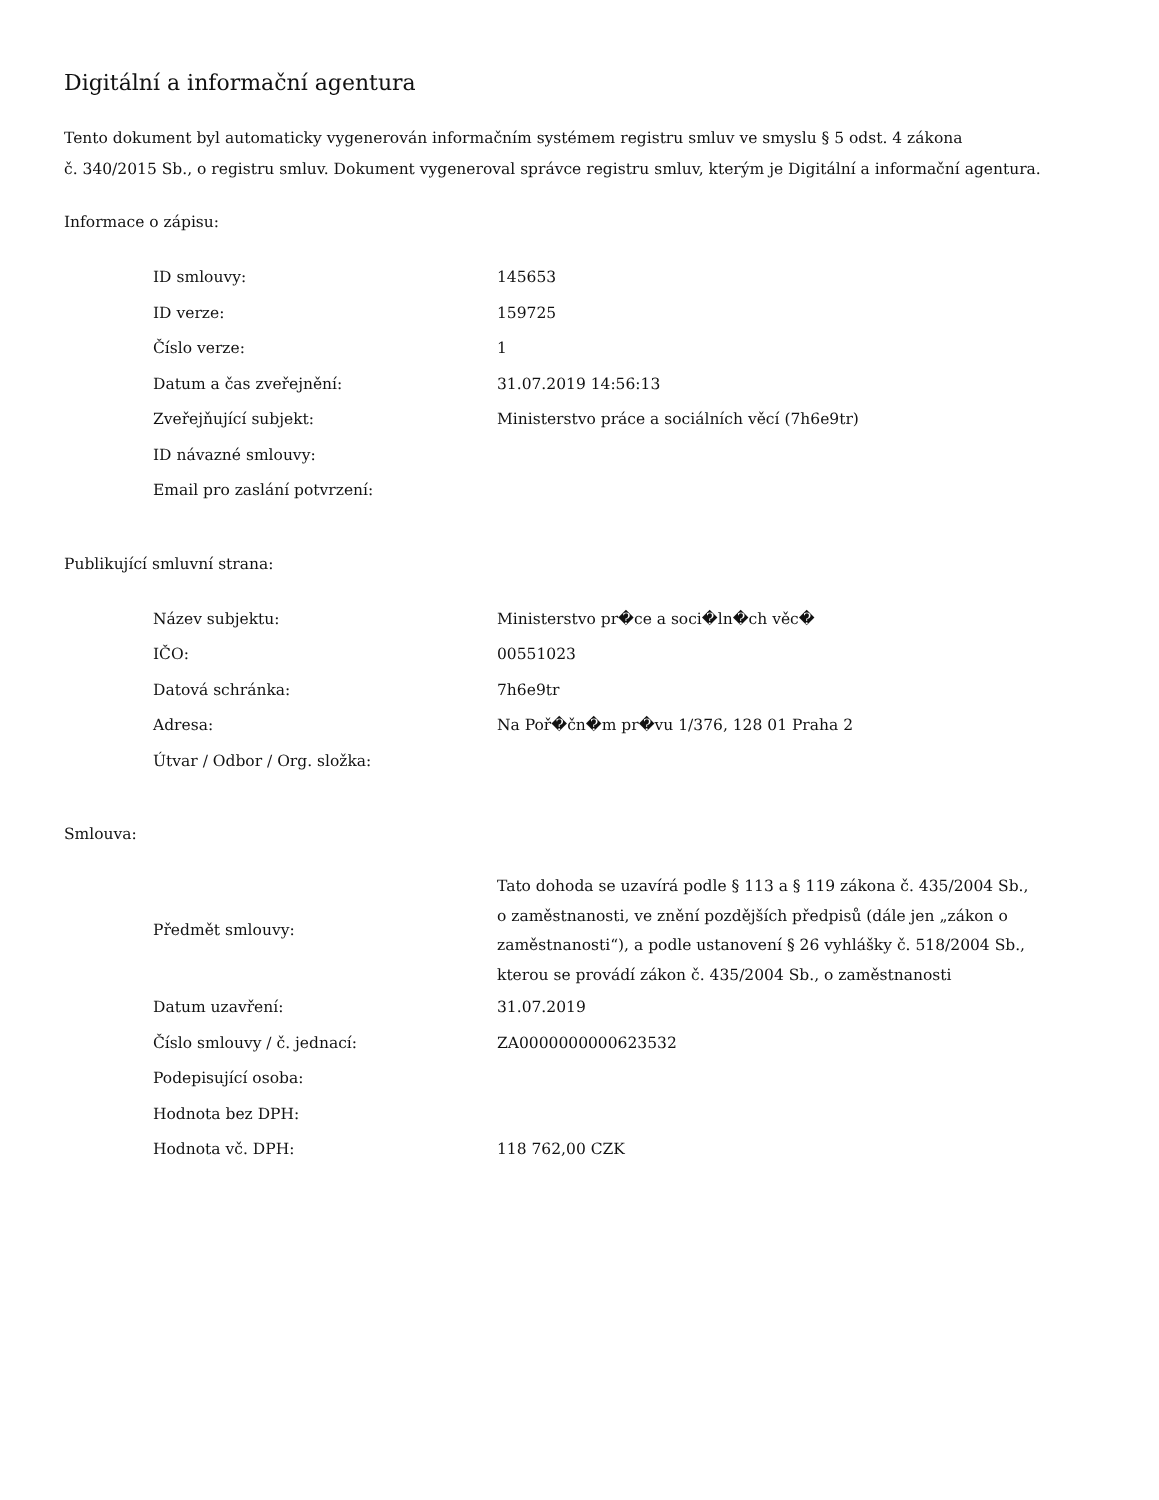Digitální a informační agentura
Tento dokument byl automaticky vygenerován informačním systémem registru smluv ve smyslu § 5 odst. 4 zákona
č. 340/2015 Sb., o registru smluv. Dokument vygeneroval správce registru smluv, kterým je Digitální a informační agentura.
Informace o zápisu:
| ID smlouvy: | 145653 |
| ID verze: | 159725 |
| Číslo verze: | 1 |
| Datum a čas zveřejnění: | 31.07.2019 14:56:13 |
| Zveřejňující subjekt: | Ministerstvo práce a sociálních věcí (7h6e9tr) |
| ID návazné smlouvy: | |
| Email pro zaslání potvrzení: | |
Publikující smluvní strana:
| Název subjektu: | Ministerstvo pr�ce a soci�ln�ch věc� |
| IČO: | 00551023 |
| Datová schránka: | 7h6e9tr |
| Adresa: | Na Poř�čn�m pr�vu 1/376, 128 01 Praha 2 |
| Útvar / Odbor / Org. složka: | |
Smlouva:
| Předmět smlouvy: | Tato dohoda se uzavírá podle § 113 a § 119 zákona č. 435/2004 Sb., o zaměstnanosti, ve znění pozdějších předpisů (dále jen „zákon o zaměstnanosti“), a podle ustanovení § 26 vyhlášky č. 518/2004 Sb., kterou se provádí zákon č. 435/2004 Sb., o zaměstnanosti |
| Datum uzavření: | 31.07.2019 |
| Číslo smlouvy / č. jednací: | ZA0000000000623532 |
| Podepisující osoba: | |
| Hodnota bez DPH: | |
| Hodnota vč. DPH: | 118 762,00 CZK |